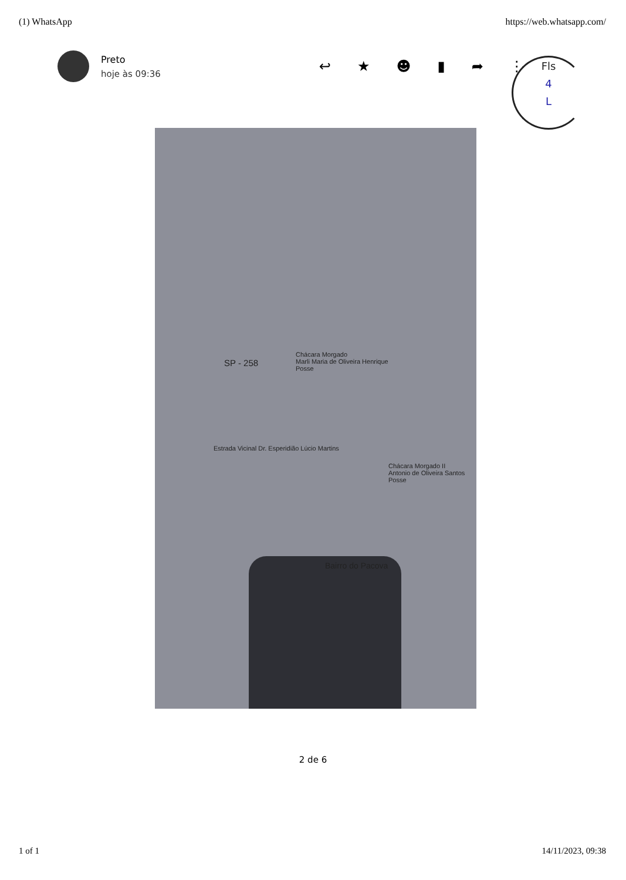(1) WhatsApp https://web.whatsapp.com/
Preto
hoje às 09:36
↩ ★ ☻ ▮ ➦ ⋮
Fls
4
L
Chácara Morgado
Marli Maria de Oliveira Henrique
Posse
SP - 258
Estrada Vicinal Dr. Esperidião Lúcio Martins
Chácara Morgado II
Antonio de Oliveira Santos
Posse
Bairro do Pacova
2 de 6
1 of 1 14/11/2023, 09:38